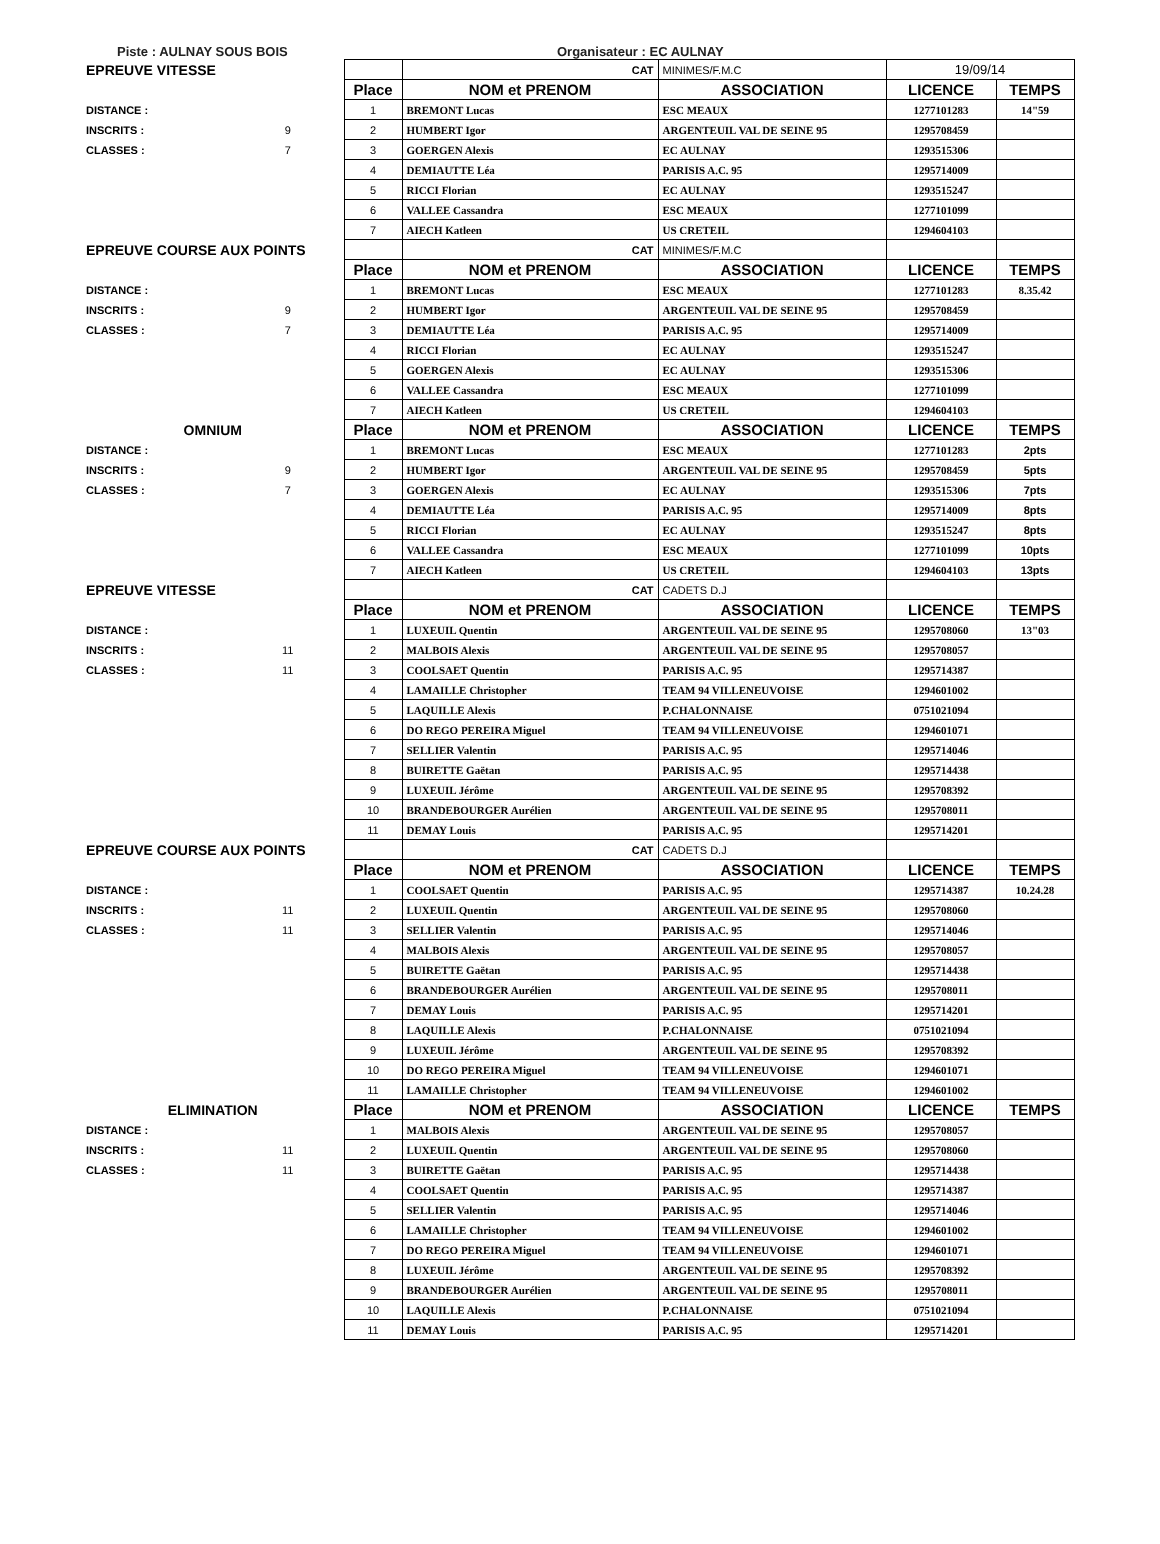Piste : AULNAY SOUS BOIS Organisateur : EC AULNAY
| EPREUVE VITESSE | | | CAT | MINIMES/F.M.C | 19/09/14 | |
| | | Place | NOM et PRENOM | ASSOCIATION | LICENCE | TEMPS |
| DISTANCE : | | 1 | BREMONT Lucas | ESC MEAUX | 1277101283 | 14"59 |
| INSCRITS : | 9 | 2 | HUMBERT Igor | ARGENTEUIL VAL DE SEINE 95 | 1295708459 | |
| CLASSES : | 7 | 3 | GOERGEN Alexis | EC AULNAY | 1293515306 | |
| | | 4 | DEMIAUTTE Léa | PARISIS A.C. 95 | 1295714009 | |
| | | 5 | RICCI Florian | EC AULNAY | 1293515247 | |
| | | 6 | VALLEE Cassandra | ESC MEAUX | 1277101099 | |
| | | 7 | AIECH Katleen | US CRETEIL | 1294604103 | |
| EPREUVE COURSE AUX POINTS | | | CAT | MINIMES/F.M.C | | |
| | | Place | NOM et PRENOM | ASSOCIATION | LICENCE | TEMPS |
| DISTANCE : | | 1 | BREMONT Lucas | ESC MEAUX | 1277101283 | 8.35.42 |
| INSCRITS : | 9 | 2 | HUMBERT Igor | ARGENTEUIL VAL DE SEINE 95 | 1295708459 | |
| CLASSES : | 7 | 3 | DEMIAUTTE Léa | PARISIS A.C. 95 | 1295714009 | |
| | | 4 | RICCI Florian | EC AULNAY | 1293515247 | |
| | | 5 | GOERGEN Alexis | EC AULNAY | 1293515306 | |
| | | 6 | VALLEE Cassandra | ESC MEAUX | 1277101099 | |
| | | 7 | AIECH Katleen | US CRETEIL | 1294604103 | |
| OMNIUM | | Place | NOM et PRENOM | ASSOCIATION | LICENCE | TEMPS |
| DISTANCE : | | 1 | BREMONT Lucas | ESC MEAUX | 1277101283 | 2pts |
| INSCRITS : | 9 | 2 | HUMBERT Igor | ARGENTEUIL VAL DE SEINE 95 | 1295708459 | 5pts |
| CLASSES : | 7 | 3 | GOERGEN Alexis | EC AULNAY | 1293515306 | 7pts |
| | | 4 | DEMIAUTTE Léa | PARISIS A.C. 95 | 1295714009 | 8pts |
| | | 5 | RICCI Florian | EC AULNAY | 1293515247 | 8pts |
| | | 6 | VALLEE Cassandra | ESC MEAUX | 1277101099 | 10pts |
| | | 7 | AIECH Katleen | US CRETEIL | 1294604103 | 13pts |
| EPREUVE VITESSE | | | CAT | CADETS D.J | | |
| | | Place | NOM et PRENOM | ASSOCIATION | LICENCE | TEMPS |
| DISTANCE : | | 1 | LUXEUIL Quentin | ARGENTEUIL VAL DE SEINE 95 | 1295708060 | 13"03 |
| INSCRITS : | 11 | 2 | MALBOIS Alexis | ARGENTEUIL VAL DE SEINE 95 | 1295708057 | |
| CLASSES : | 11 | 3 | COOLSAET Quentin | PARISIS A.C. 95 | 1295714387 | |
| | | 4 | LAMAILLE Christopher | TEAM 94 VILLENEUVOISE | 1294601002 | |
| | | 5 | LAQUILLE Alexis | P.CHALONNAISE | 0751021094 | |
| | | 6 | DO REGO PEREIRA Miguel | TEAM 94 VILLENEUVOISE | 1294601071 | |
| | | 7 | SELLIER Valentin | PARISIS A.C. 95 | 1295714046 | |
| | | 8 | BUIRETTE Gaëtan | PARISIS A.C. 95 | 1295714438 | |
| | | 9 | LUXEUIL Jérôme | ARGENTEUIL VAL DE SEINE 95 | 1295708392 | |
| | | 10 | BRANDEBOURGER Aurélien | ARGENTEUIL VAL DE SEINE 95 | 1295708011 | |
| | | 11 | DEMAY Louis | PARISIS A.C. 95 | 1295714201 | |
| EPREUVE COURSE AUX POINTS | | | CAT | CADETS D.J | | |
| | | Place | NOM et PRENOM | ASSOCIATION | LICENCE | TEMPS |
| DISTANCE : | | 1 | COOLSAET Quentin | PARISIS A.C. 95 | 1295714387 | 10.24.28 |
| INSCRITS : | 11 | 2 | LUXEUIL Quentin | ARGENTEUIL VAL DE SEINE 95 | 1295708060 | |
| CLASSES : | 11 | 3 | SELLIER Valentin | PARISIS A.C. 95 | 1295714046 | |
| | | 4 | MALBOIS Alexis | ARGENTEUIL VAL DE SEINE 95 | 1295708057 | |
| | | 5 | BUIRETTE Gaëtan | PARISIS A.C. 95 | 1295714438 | |
| | | 6 | BRANDEBOURGER Aurélien | ARGENTEUIL VAL DE SEINE 95 | 1295708011 | |
| | | 7 | DEMAY Louis | PARISIS A.C. 95 | 1295714201 | |
| | | 8 | LAQUILLE Alexis | P.CHALONNAISE | 0751021094 | |
| | | 9 | LUXEUIL Jérôme | ARGENTEUIL VAL DE SEINE 95 | 1295708392 | |
| | | 10 | DO REGO PEREIRA Miguel | TEAM 94 VILLENEUVOISE | 1294601071 | |
| | | 11 | LAMAILLE Christopher | TEAM 94 VILLENEUVOISE | 1294601002 | |
| ELIMINATION | | Place | NOM et PRENOM | ASSOCIATION | LICENCE | TEMPS |
| DISTANCE : | | 1 | MALBOIS Alexis | ARGENTEUIL VAL DE SEINE 95 | 1295708057 | |
| INSCRITS : | 11 | 2 | LUXEUIL Quentin | ARGENTEUIL VAL DE SEINE 95 | 1295708060 | |
| CLASSES : | 11 | 3 | BUIRETTE Gaëtan | PARISIS A.C. 95 | 1295714438 | |
| | | 4 | COOLSAET Quentin | PARISIS A.C. 95 | 1295714387 | |
| | | 5 | SELLIER Valentin | PARISIS A.C. 95 | 1295714046 | |
| | | 6 | LAMAILLE Christopher | TEAM 94 VILLENEUVOISE | 1294601002 | |
| | | 7 | DO REGO PEREIRA Miguel | TEAM 94 VILLENEUVOISE | 1294601071 | |
| | | 8 | LUXEUIL Jérôme | ARGENTEUIL VAL DE SEINE 95 | 1295708392 | |
| | | 9 | BRANDEBOURGER Aurélien | ARGENTEUIL VAL DE SEINE 95 | 1295708011 | |
| | | 10 | LAQUILLE Alexis | P.CHALONNAISE | 0751021094 | |
| | | 11 | DEMAY Louis | PARISIS A.C. 95 | 1295714201 | |